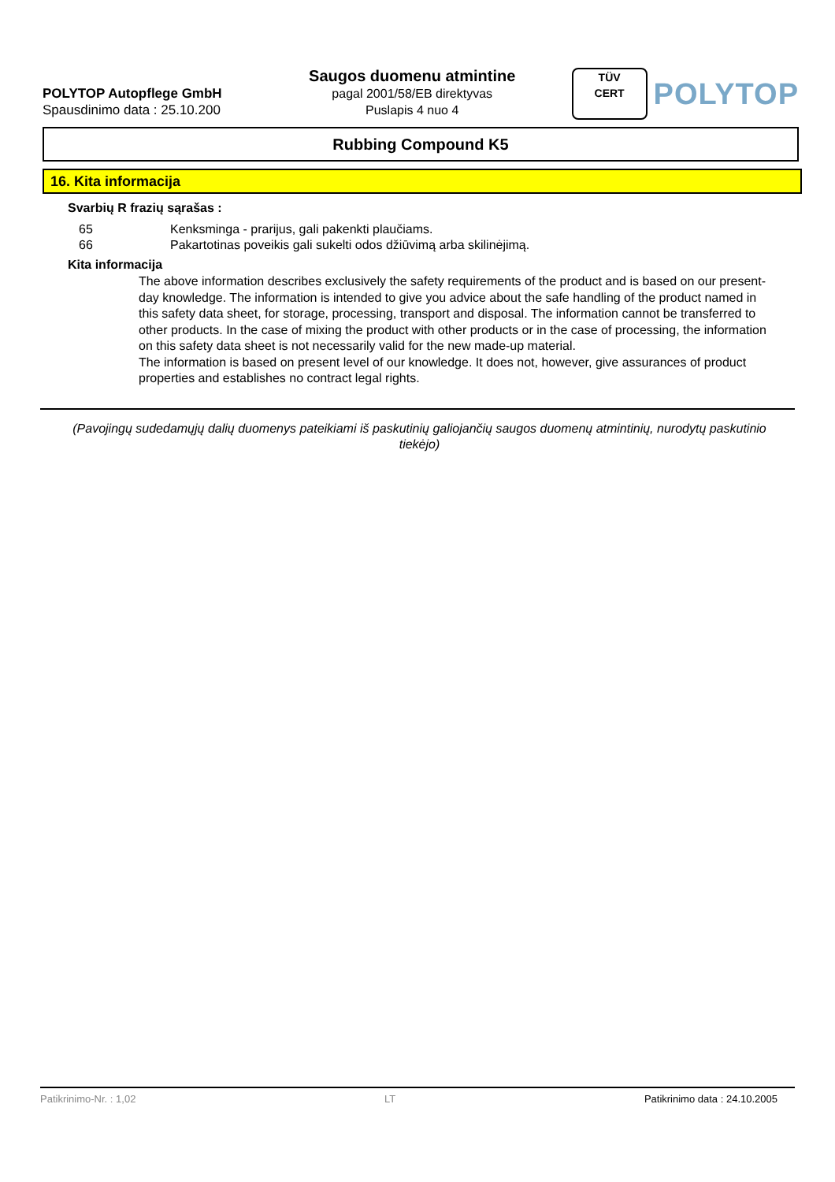POLYTOP Autopflege GmbH
Spausdinimo data : 25.10.200
Saugos duomenu atmintine
pagal 2001/58/EB direktyvas
Puslapis 4 nuo 4
TÜV
CERT
POLYTOP
Rubbing Compound K5
16. Kita informacija
Svarbių R frazių sąrašas :
65 Kenksminga - prarijus, gali pakenkti plaučiams.
66 Pakartotinas poveikis gali sukelti odos džiūvimą arba skilinėjimą.
Kita informacija
The above information describes exclusively the safety requirements of the product and is based on our present-day knowledge. The information is intended to give you advice about the safe handling of the product named in this safety data sheet, for storage, processing, transport and disposal. The information cannot be transferred to other products. In the case of mixing the product with other products or in the case of processing, the information on this safety data sheet is not necessarily valid for the new made-up material.
The information is based on present level of our knowledge. It does not, however, give assurances of product properties and establishes no contract legal rights.
(Pavojingų sudedamųjų dalių duomenys pateikiami iš paskutinių galiojančių saugos duomenų atmintinių, nurodytų paskutinio tiekėjo)
Patikrinimo-Nr. : 1,02 LT Patikrinimo data : 24.10.2005